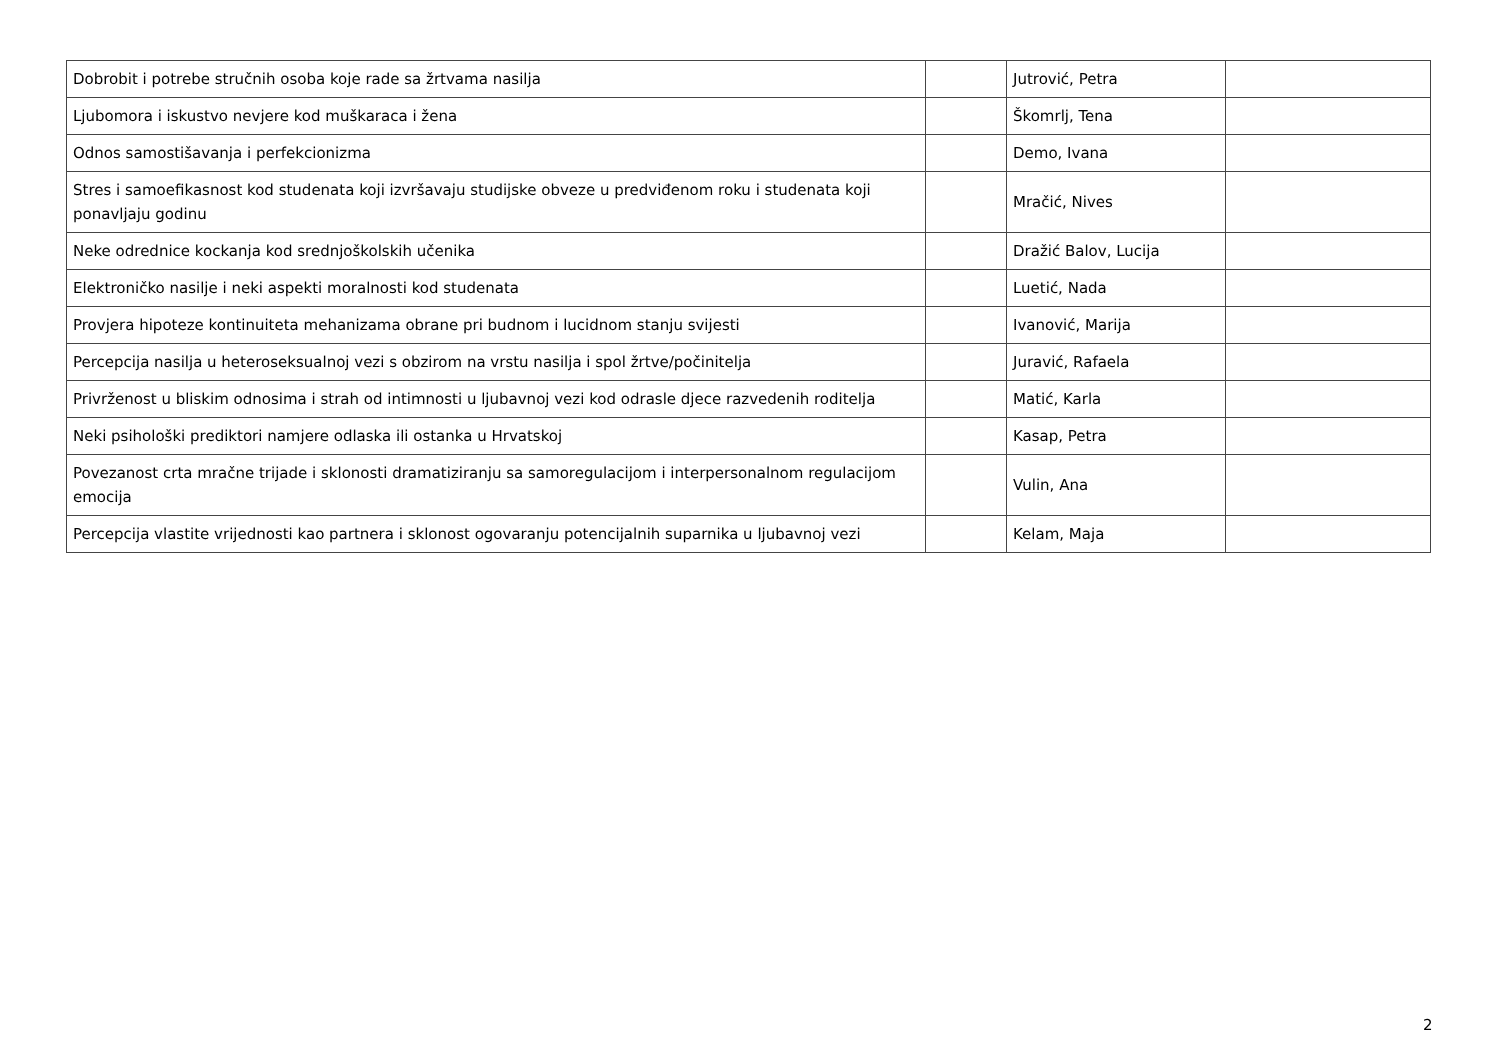| Dobrobit i potrebe stručnih osoba koje rade sa žrtvama nasilja | | Jutrović, Petra | |
| Ljubomora i iskustvo nevjere kod muškaraca i žena | | Škomrlj, Tena | |
| Odnos samostišavanja i perfekcionizma | | Demo, Ivana | |
| Stres i samoefikasnost kod studenata koji izvršavaju studijske obveze u predviđenom roku i studenata koji ponavljaju godinu | | Mračić, Nives | |
| Neke odrednice kockanja kod srednjoškolskih učenika | | Dražić Balov, Lucija | |
| Elektroničko nasilje i neki aspekti moralnosti kod studenata | | Luetić, Nada | |
| Provjera hipoteze kontinuiteta mehanizama obrane pri budnom i lucidnom stanju svijesti | | Ivanović, Marija | |
| Percepcija nasilja u heteroseksualnoj vezi s obzirom na vrstu nasilja i spol žrtve/počinitelja | | Juravić, Rafaela | |
| Privrženost u bliskim odnosima i strah od intimnosti u ljubavnoj vezi kod odrasle djece razvedenih roditelja | | Matić, Karla | |
| Neki psihološki prediktori namjere odlaska ili ostanka u Hrvatskoj | | Kasap, Petra | |
| Povezanost crta mračne trijade i sklonosti dramatiziranju sa samoregulacijom i interpersonalnom regulacijom emocija | | Vulin, Ana | |
| Percepcija vlastite vrijednosti kao partnera i sklonost ogovaranju potencijalnih suparnika u ljubavnoj vezi | | Kelam, Maja | |
2